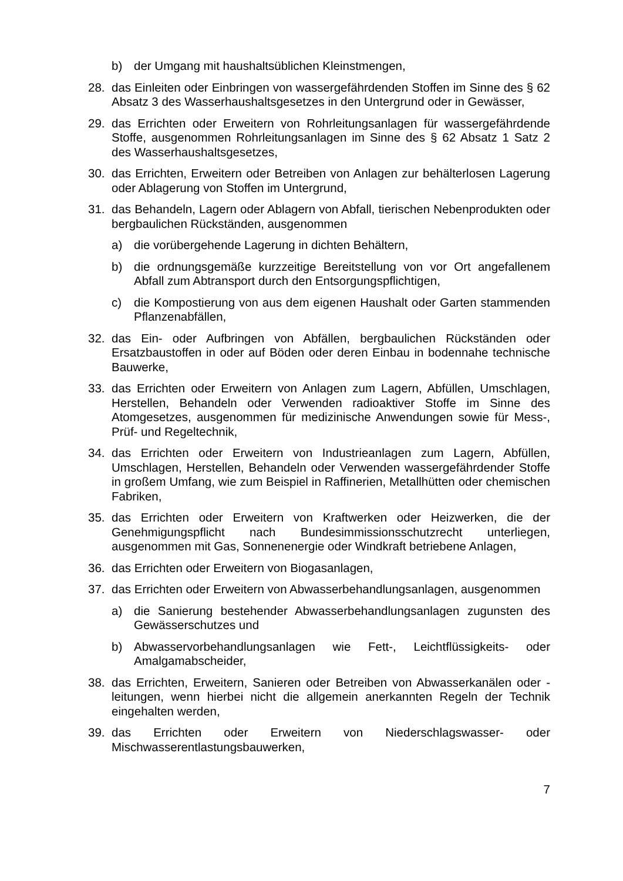b) der Umgang mit haushaltsüblichen Kleinstmengen,
28. das Einleiten oder Einbringen von wassergefährdenden Stoffen im Sinne des § 62 Absatz 3 des Wasserhaushaltsgesetzes in den Untergrund oder in Gewässer,
29. das Errichten oder Erweitern von Rohrleitungsanlagen für wassergefährdende Stoffe, ausgenommen Rohrleitungsanlagen im Sinne des § 62 Absatz 1 Satz 2 des Wasserhaushaltsgesetzes,
30. das Errichten, Erweitern oder Betreiben von Anlagen zur behälterlosen Lagerung oder Ablagerung von Stoffen im Untergrund,
31. das Behandeln, Lagern oder Ablagern von Abfall, tierischen Nebenprodukten oder bergbaulichen Rückständen, ausgenommen
a) die vorübergehende Lagerung in dichten Behältern,
b) die ordnungsgemäße kurzzeitige Bereitstellung von vor Ort angefallenem Abfall zum Abtransport durch den Entsorgungspflichtigen,
c) die Kompostierung von aus dem eigenen Haushalt oder Garten stammenden Pflanzenabfällen,
32. das Ein- oder Aufbringen von Abfällen, bergbaulichen Rückständen oder Ersatzbaustoffen in oder auf Böden oder deren Einbau in bodennahe technische Bauwerke,
33. das Errichten oder Erweitern von Anlagen zum Lagern, Abfüllen, Umschlagen, Herstellen, Behandeln oder Verwenden radioaktiver Stoffe im Sinne des Atomgesetzes, ausgenommen für medizinische Anwendungen sowie für Mess-, Prüf- und Regeltechnik,
34. das Errichten oder Erweitern von Industrieanlagen zum Lagern, Abfüllen, Umschlagen, Herstellen, Behandeln oder Verwenden wassergefährdender Stoffe in großem Umfang, wie zum Beispiel in Raffinerien, Metallhütten oder chemischen Fabriken,
35. das Errichten oder Erweitern von Kraftwerken oder Heizwerken, die der Genehmigungspflicht nach Bundesimmissionsschutzrecht unterliegen, ausgenommen mit Gas, Sonnenenergie oder Windkraft betriebene Anlagen,
36. das Errichten oder Erweitern von Biogasanlagen,
37. das Errichten oder Erweitern von Abwasserbehandlungsanlagen, ausgenommen
a) die Sanierung bestehender Abwasserbehandlungsanlagen zugunsten des Gewässerschutzes und
b) Abwasservorbehandlungsanlagen wie Fett-, Leichtflüssigkeits- oder Amalgamabscheider,
38. das Errichten, Erweitern, Sanieren oder Betreiben von Abwasserkanälen oder -leitungen, wenn hierbei nicht die allgemein anerkannten Regeln der Technik eingehalten werden,
39. das Errichten oder Erweitern von Niederschlagswasser- oder Mischwasserentlastungsbauwerken,
7